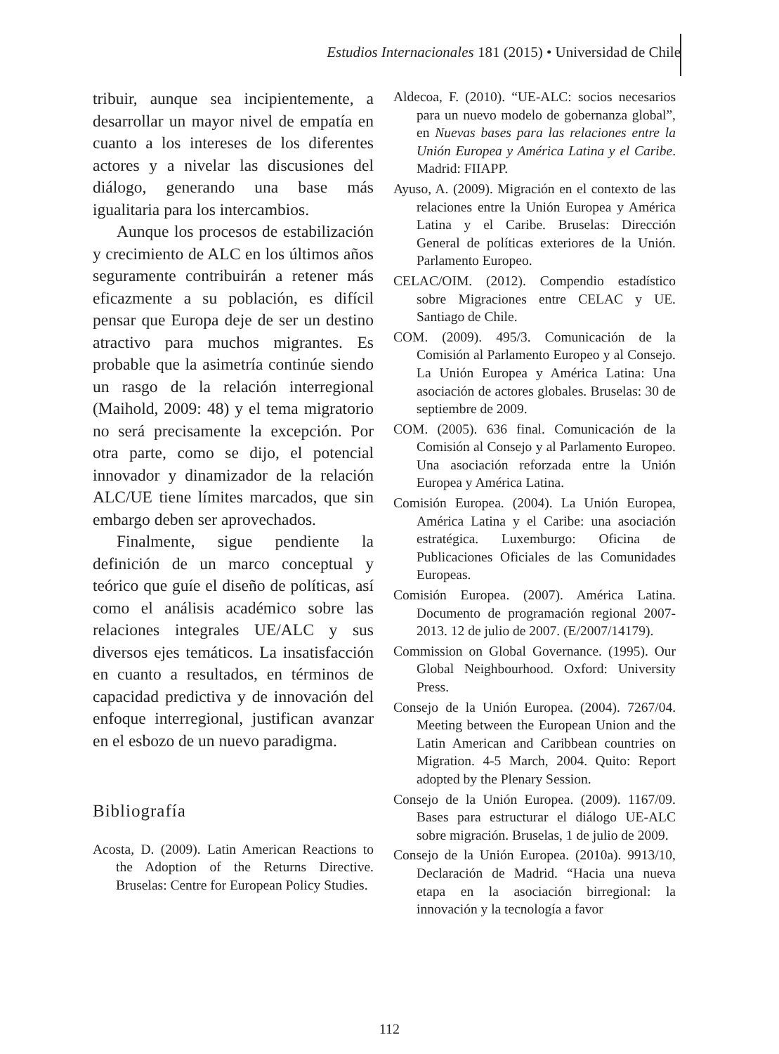Estudios Internacionales 181 (2015) • Universidad de Chile
tribuir, aunque sea incipientemente, a desarrollar un mayor nivel de empatía en cuanto a los intereses de los diferentes actores y a nivelar las discusiones del diálogo, generando una base más igualitaria para los intercambios.
Aunque los procesos de estabilización y crecimiento de ALC en los últimos años seguramente contribuirán a retener más eficazmente a su población, es difícil pensar que Europa deje de ser un destino atractivo para muchos migrantes. Es probable que la asimetría continúe siendo un rasgo de la relación interregional (Maihold, 2009: 48) y el tema migratorio no será precisamente la excepción. Por otra parte, como se dijo, el potencial innovador y dinamizador de la relación ALC/UE tiene límites marcados, que sin embargo deben ser aprovechados.
Finalmente, sigue pendiente la definición de un marco conceptual y teórico que guíe el diseño de políticas, así como el análisis académico sobre las relaciones integrales UE/ALC y sus diversos ejes temáticos. La insatisfacción en cuanto a resultados, en términos de capacidad predictiva y de innovación del enfoque interregional, justifican avanzar en el esbozo de un nuevo paradigma.
Bibliografía
Acosta, D. (2009). Latin American Reactions to the Adoption of the Returns Directive. Bruselas: Centre for European Policy Studies.
Aldecoa, F. (2010). “UE-ALC: socios necesarios para un nuevo modelo de gobernanza global”, en Nuevas bases para las relaciones entre la Unión Europea y América Latina y el Caribe. Madrid: FIIAPP.
Ayuso, A. (2009). Migración en el contexto de las relaciones entre la Unión Europea y América Latina y el Caribe. Bruselas: Dirección General de políticas exteriores de la Unión. Parlamento Europeo.
CELAC/OIM. (2012). Compendio estadístico sobre Migraciones entre CELAC y UE. Santiago de Chile.
COM. (2009). 495/3. Comunicación de la Comisión al Parlamento Europeo y al Consejo. La Unión Europea y América Latina: Una asociación de actores globales. Bruselas: 30 de septiembre de 2009.
COM. (2005). 636 final. Comunicación de la Comisión al Consejo y al Parlamento Europeo. Una asociación reforzada entre la Unión Europea y América Latina.
Comisión Europea. (2004). La Unión Europea, América Latina y el Caribe: una asociación estratégica. Luxemburgo: Oficina de Publicaciones Oficiales de las Comunidades Europeas.
Comisión Europea. (2007). América Latina. Documento de programación regional 2007-2013. 12 de julio de 2007. (E/2007/14179).
Commission on Global Governance. (1995). Our Global Neighbourhood. Oxford: University Press.
Consejo de la Unión Europea. (2004). 7267/04. Meeting between the European Union and the Latin American and Caribbean countries on Migration. 4-5 March, 2004. Quito: Report adopted by the Plenary Session.
Consejo de la Unión Europea. (2009). 1167/09. Bases para estructurar el diálogo UE-ALC sobre migración. Bruselas, 1 de julio de 2009.
Consejo de la Unión Europea. (2010a). 9913/10, Declaración de Madrid. “Hacia una nueva etapa en la asociación birregional: la innovación y la tecnología a favor
112